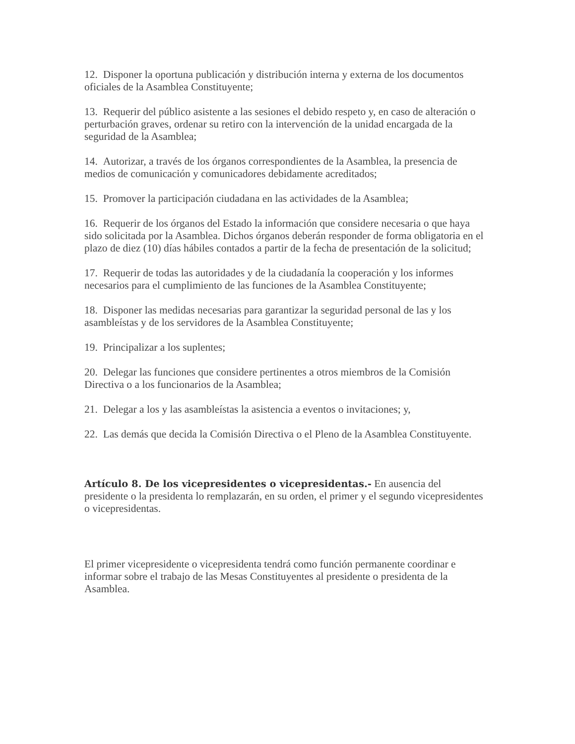12. Disponer la oportuna publicación y distribución interna y externa de los documentos oficiales de la Asamblea Constituyente;
13. Requerir del público asistente a las sesiones el debido respeto y, en caso de alteración o perturbación graves, ordenar su retiro con la intervención de la unidad encargada de la seguridad de la Asamblea;
14. Autorizar, a través de los órganos correspondientes de la Asamblea, la presencia de medios de comunicación y comunicadores debidamente acreditados;
15. Promover la participación ciudadana en las actividades de la Asamblea;
16. Requerir de los órganos del Estado la información que considere necesaria o que haya sido solicitada por la Asamblea. Dichos órganos deberán responder de forma obligatoria en el plazo de diez (10) días hábiles contados a partir de la fecha de presentación de la solicitud;
17. Requerir de todas las autoridades y de la ciudadanía la cooperación y los informes necesarios para el cumplimiento de las funciones de la Asamblea Constituyente;
18. Disponer las medidas necesarias para garantizar la seguridad personal de las y los asambleístas y de los servidores de la Asamblea Constituyente;
19. Principalizar a los suplentes;
20. Delegar las funciones que considere pertinentes a otros miembros de la Comisión Directiva o a los funcionarios de la Asamblea;
21. Delegar a los y las asambleístas la asistencia a eventos o invitaciones; y,
22. Las demás que decida la Comisión Directiva o el Pleno de la Asamblea Constituyente.
Artículo 8. De los vicepresidentes o vicepresidentas.- En ausencia del presidente o la presidenta lo remplazarán, en su orden, el primer y el segundo vicepresidentes o vicepresidentas.
El primer vicepresidente o vicepresidenta tendrá como función permanente coordinar e informar sobre el trabajo de las Mesas Constituyentes al presidente o presidenta de la Asamblea.